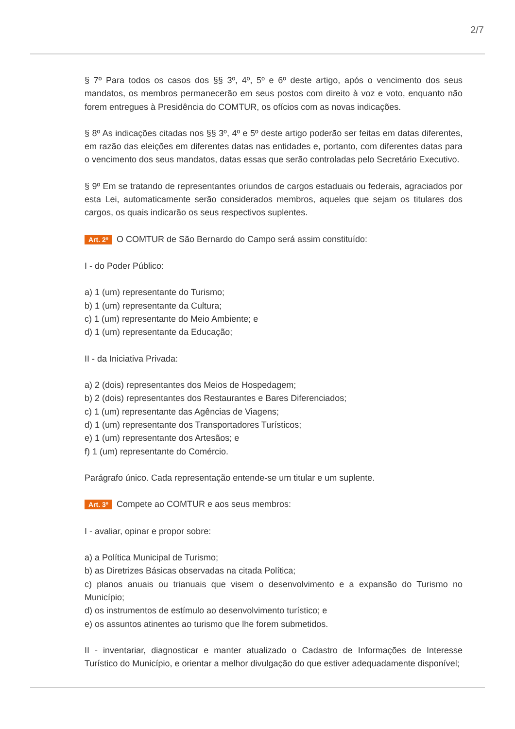2/7
§ 7º Para todos os casos dos §§ 3º, 4º, 5º e 6º deste artigo, após o vencimento dos seus mandatos, os membros permanecerão em seus postos com direito à voz e voto, enquanto não forem entregues à Presidência do COMTUR, os ofícios com as novas indicações.
§ 8º As indicações citadas nos §§ 3º, 4º e 5º deste artigo poderão ser feitas em datas diferentes, em razão das eleições em diferentes datas nas entidades e, portanto, com diferentes datas para o vencimento dos seus mandatos, datas essas que serão controladas pelo Secretário Executivo.
§ 9º Em se tratando de representantes oriundos de cargos estaduais ou federais, agraciados por esta Lei, automaticamente serão considerados membros, aqueles que sejam os titulares dos cargos, os quais indicarão os seus respectivos suplentes.
Art. 2º O COMTUR de São Bernardo do Campo será assim constituído:
I - do Poder Público:
a) 1 (um) representante do Turismo;
b) 1 (um) representante da Cultura;
c) 1 (um) representante do Meio Ambiente; e
d) 1 (um) representante da Educação;
II - da Iniciativa Privada:
a) 2 (dois) representantes dos Meios de Hospedagem;
b) 2 (dois) representantes dos Restaurantes e Bares Diferenciados;
c) 1 (um) representante das Agências de Viagens;
d) 1 (um) representante dos Transportadores Turísticos;
e) 1 (um) representante dos Artesãos; e
f) 1 (um) representante do Comércio.
Parágrafo único. Cada representação entende-se um titular e um suplente.
Art. 3º Compete ao COMTUR e aos seus membros:
I - avaliar, opinar e propor sobre:
a) a Política Municipal de Turismo;
b) as Diretrizes Básicas observadas na citada Política;
c) planos anuais ou trianuais que visem o desenvolvimento e a expansão do Turismo no Município;
d) os instrumentos de estímulo ao desenvolvimento turístico; e
e) os assuntos atinentes ao turismo que lhe forem submetidos.
II - inventariar, diagnosticar e manter atualizado o Cadastro de Informações de Interesse Turístico do Município, e orientar a melhor divulgação do que estiver adequadamente disponível;